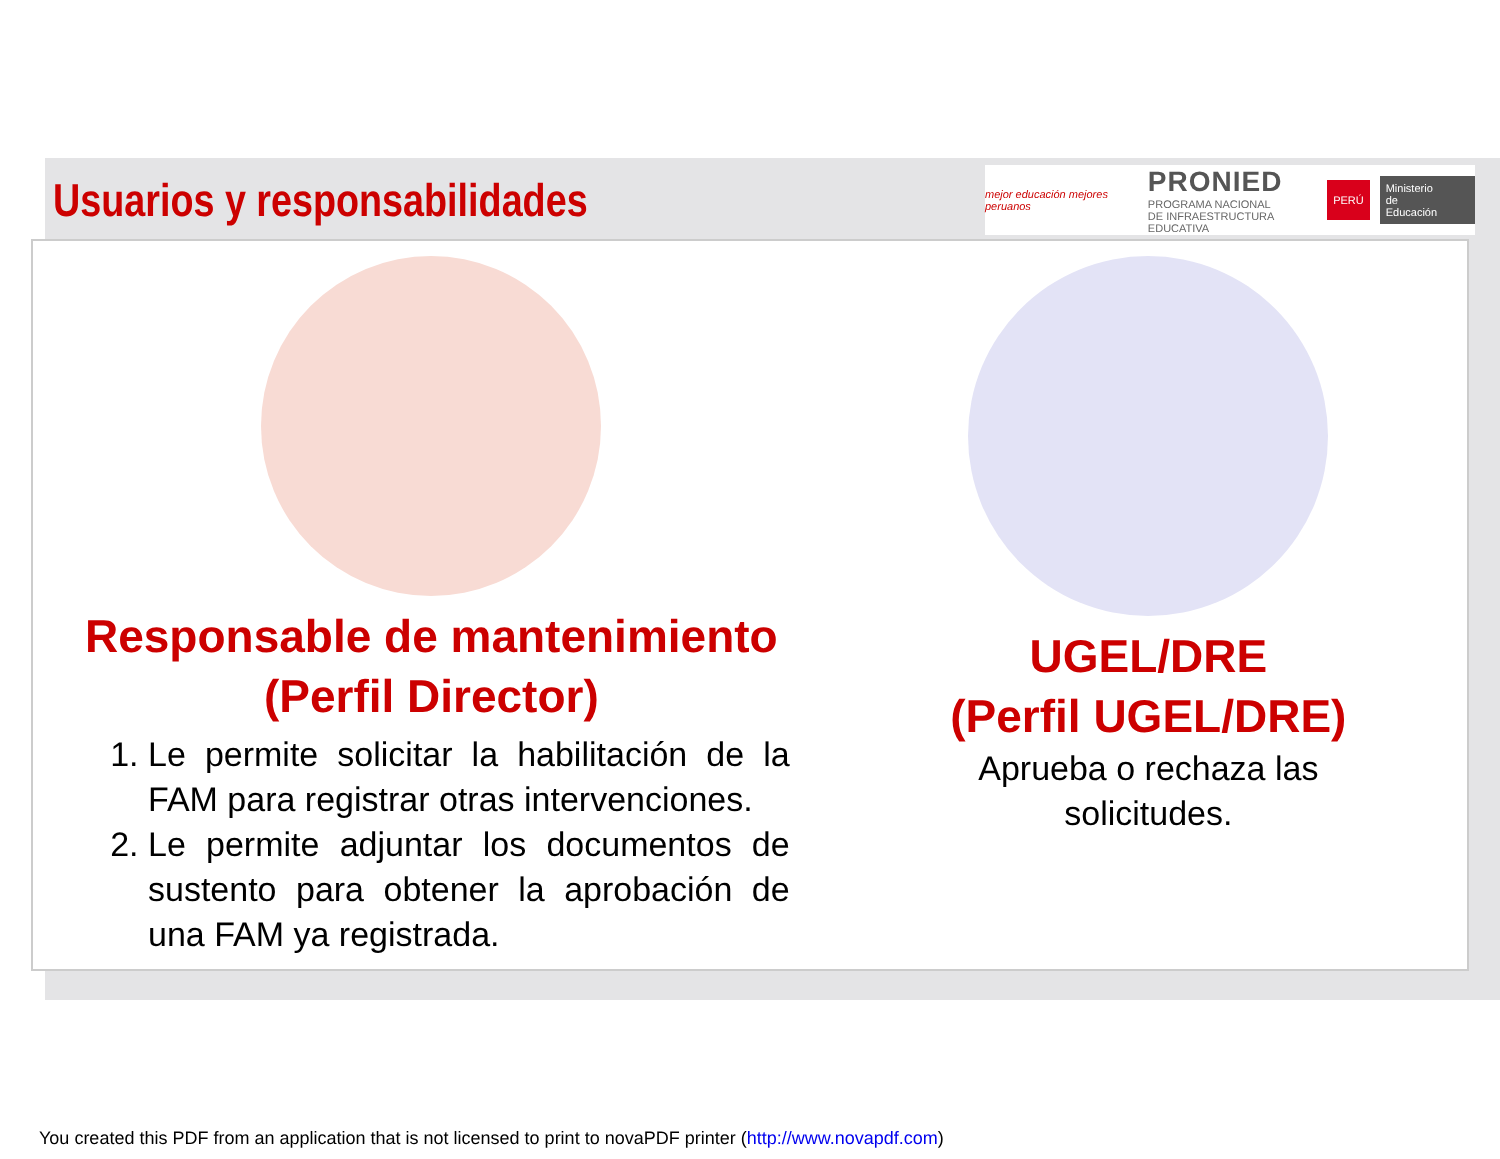Usuarios y responsabilidades
mejor educación mejores peruanos
PRONIED
PROGRAMA NACIONAL
DE INFRAESTRUCTURA EDUCATIVA
PERÚ Ministerio
de Educación
Responsable de mantenimiento
(Perfil Director)
1. Le permite solicitar la habilitación de la FAM para registrar otras intervenciones.
2. Le permite adjuntar los documentos de sustento para obtener la aprobación de una FAM ya registrada.
UGEL/DRE
(Perfil UGEL/DRE)
Aprueba o rechaza las
solicitudes.
You created this PDF from an application that is not licensed to print to novaPDF printer (http://www.novapdf.com)